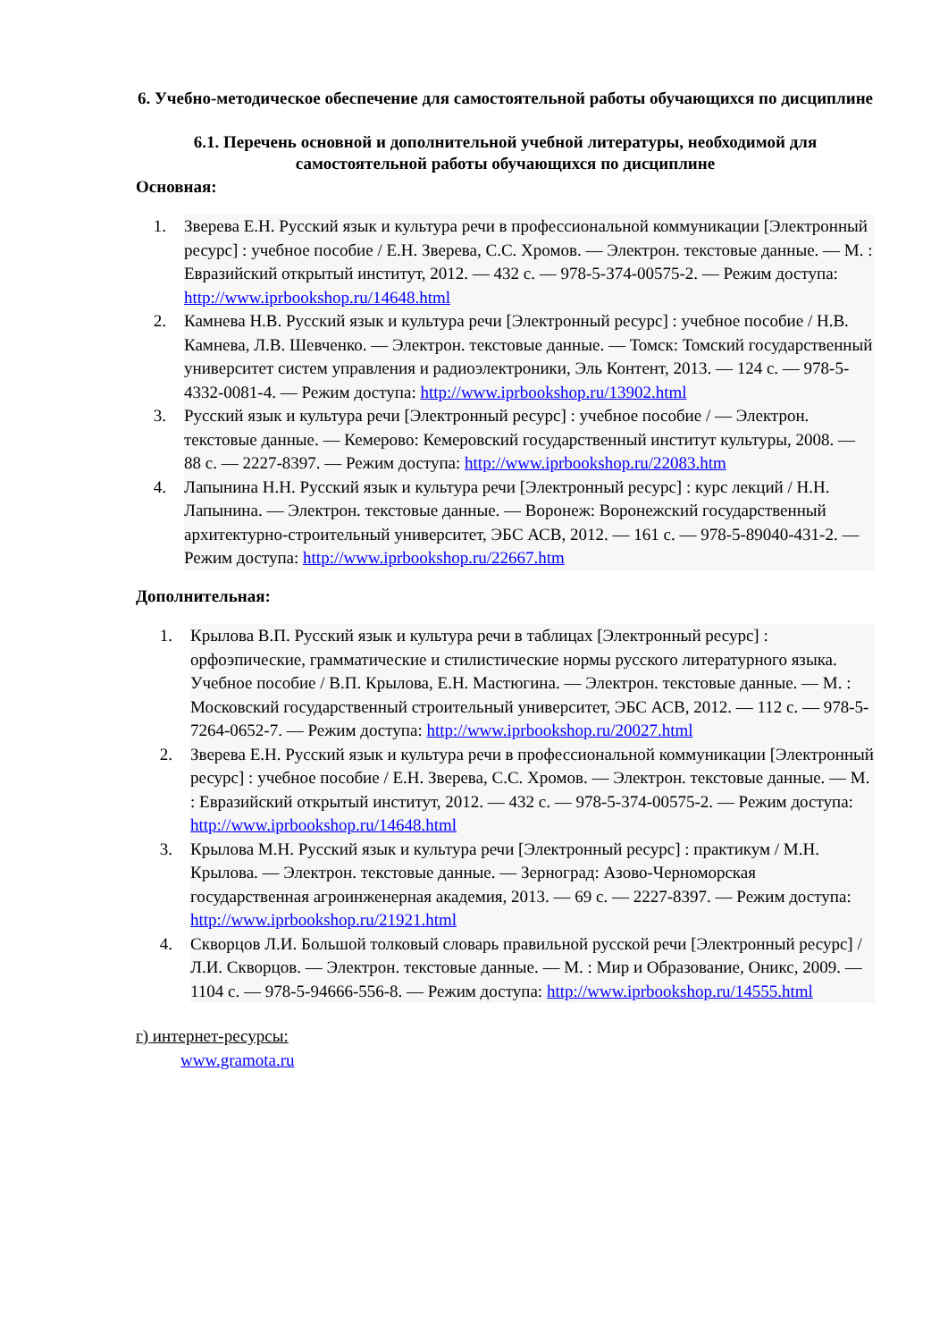6. Учебно-методическое обеспечение для самостоятельной работы обучающихся по дисциплине
6.1. Перечень основной и дополнительной учебной литературы, необходимой для самостоятельной работы обучающихся по дисциплине
Основная:
1. Зверева Е.Н. Русский язык и культура речи в профессиональной коммуникации [Электронный ресурс] : учебное пособие / Е.Н. Зверева, С.С. Хромов. — Электрон. текстовые данные. — М. : Евразийский открытый институт, 2012. — 432 c. — 978-5-374-00575-2. — Режим доступа: http://www.iprbookshop.ru/14648.html
2. Камнева Н.В. Русский язык и культура речи [Электронный ресурс] : учебное пособие / Н.В. Камнева, Л.В. Шевченко. — Электрон. текстовые данные. — Томск: Томский государственный университет систем управления и радиоэлектроники, Эль Контент, 2013. — 124 c. — 978-5-4332-0081-4. — Режим доступа: http://www.iprbookshop.ru/13902.html
3. Русский язык и культура речи [Электронный ресурс] : учебное пособие / — Электрон. текстовые данные. — Кемерово: Кемеровский государственный институт культуры, 2008. — 88 c. — 2227-8397. — Режим доступа: http://www.iprbookshop.ru/22083.htm
4. Лапынина Н.Н. Русский язык и культура речи [Электронный ресурс] : курс лекций / Н.Н. Лапынина. — Электрон. текстовые данные. — Воронеж: Воронежский государственный архитектурно-строительный университет, ЭБС АСВ, 2012. — 161 c. — 978-5-89040-431-2. — Режим доступа: http://www.iprbookshop.ru/22667.htm
Дополнительная:
1. Крылова В.П. Русский язык и культура речи в таблицах [Электронный ресурс] : орфоэпические, грамматические и стилистические нормы русского литературного языка. Учебное пособие / В.П. Крылова, Е.Н. Мастюгина. — Электрон. текстовые данные. — М. : Московский государственный строительный университет, ЭБС АСВ, 2012. — 112 c. — 978-5-7264-0652-7. — Режим доступа: http://www.iprbookshop.ru/20027.html
2. Зверева Е.Н. Русский язык и культура речи в профессиональной коммуникации [Электронный ресурс] : учебное пособие / Е.Н. Зверева, С.С. Хромов. — Электрон. текстовые данные. — М. : Евразийский открытый институт, 2012. — 432 c. — 978-5-374-00575-2. — Режим доступа: http://www.iprbookshop.ru/14648.html
3. Крылова М.Н. Русский язык и культура речи [Электронный ресурс] : практикум / М.Н. Крылова. — Электрон. текстовые данные. — Зерноград: Азово-Черноморская государственная агроинженерная академия, 2013. — 69 c. — 2227-8397. — Режим доступа: http://www.iprbookshop.ru/21921.html
4. Скворцов Л.И. Большой толковый словарь правильной русской речи [Электронный ресурс] / Л.И. Скворцов. — Электрон. текстовые данные. — М. : Мир и Образование, Оникс, 2009. — 1104 c. — 978-5-94666-556-8. — Режим доступа: http://www.iprbookshop.ru/14555.html
г) интернет-ресурсы:
www.gramota.ru